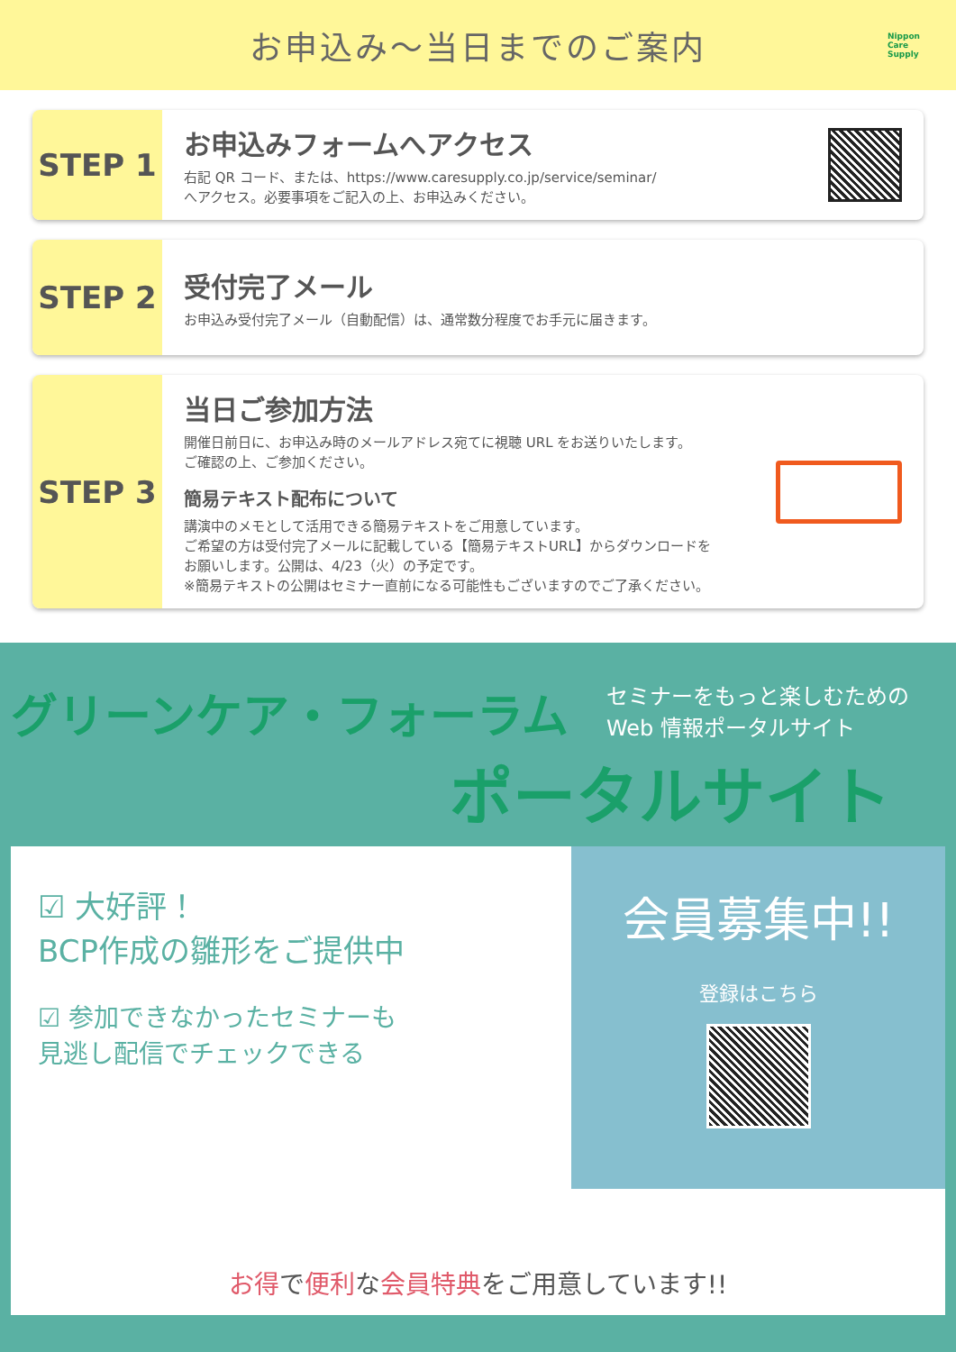お申込み～当日までのご案内
Nippon
Care
Supply
STEP 1
お申込みフォームへアクセス
右記 QR コード、または、https://www.caresupply.co.jp/service/seminar/
へアクセス。必要事項をご記入の上、お申込みください。
STEP 2
受付完了メール
お申込み受付完了メール（自動配信）は、通常数分程度でお手元に届きます。
STEP 3
当日ご参加方法
開催日前日に、お申込み時のメールアドレス宛てに視聴 URL をお送りいたします。
ご確認の上、ご参加ください。
簡易テキスト配布について
講演中のメモとして活用できる簡易テキストをご用意しています。
ご希望の方は受付完了メールに記載している【簡易テキストURL】からダウンロードを
お願いします。公開は、4/23（火）の予定です。
※簡易テキストの公開はセミナー直前になる可能性もございますのでご了承ください。
セミナーをもっと楽しむための
Web 情報ポータルサイト
グリーンケア・フォーラム
ポータルサイト
☑ 大好評！
BCP作成の雛形をご提供中
☑ 参加できなかったセミナーも
見逃し配信でチェックできる
会員募集中!!
登録はこちら
お得で便利な会員特典をご用意しています!!